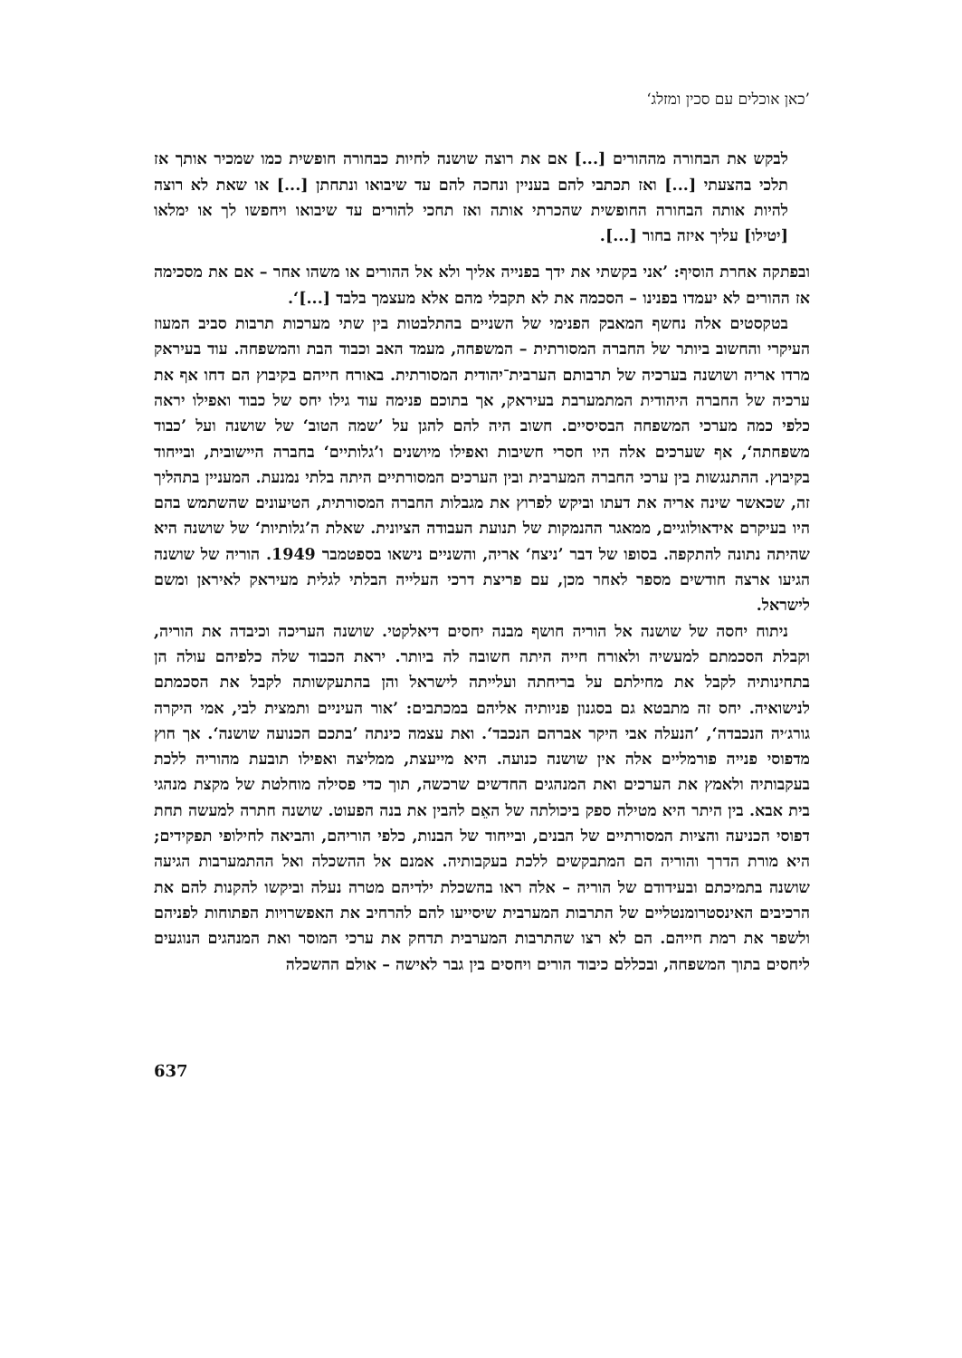’כאן אוכלים עם סכין ומזלג‘
לבקש את הבחורה מההורים [...] אם את רוצה שושנה לחיות כבחורה חופשית כמו שמכיר אותך אז תלכי בהצעתי [...] ואז תכתבי להם בעניין ונחכה להם עד שיבואו ונתחתן [...] או שאת לא רוצה להיות אותה הבחורה החופשית שהכרתי אותה ואז תחכי להורים עד שיבואו ויחפשו לך או ימלאו [יטילו] עליך איזה בחור [...].
ובפתקה אחרת הוסיף: ’אני בקשתי את ידך בפנייה אליך ולא אל ההורים או משהו אחר – אם את מסכימה אז ההורים לא יעמדו בפנינו – הסכמה את לא תקבלי מהם אלא מעצמך בלבד [...]‘.
בטקסטים אלה נחשף המאבק הפנימי של השניים בהתלבטות בין שתי מערכות תרבות סביב המעוז העיקרי והחשוב ביותר של החברה המסורתית – המשפחה, מעמד האב וכבוד הבת והמשפחה. עוד בעיראק מרדו אריה ושושנה בערכיה של תרבותם הערבית־יהודית המסורתית. באורח חייהם בקיבוץ הם דחו אף את ערכיה של החברה היהודית המתמערבת בעיראק, אך בתוכם פנימה עוד גילו יחס של כבוד ואפילו יראה כלפי כמה מערכי המשפחה הבסיסיים. חשוב היה להם להגן על ’שמה הטוב‘ של שושנה ועל ’כבוד משפחתה‘, אף שערכים אלה היו חסרי חשיבות ואפילו מיושנים ו’גלותיים‘ בחברה היישובית, ובייחוד בקיבוץ. ההתנגשות בין ערכי החברה המערבית ובין הערכים המסורתיים היתה בלתי נמנעת. המעניין בתהליך זה, שכאשר שינה אריה את דעתו וביקש לפרוץ את מגבלות החברה המסורתית, הטיעונים שהשתמש בהם היו בעיקרם אידאולוגיים, ממאגר ההנמקות של תנועת העבודה הציונית. שאלת ה’גלותיות‘ של שושנה היא שהיתה נתונה להתקפה. בסופו של דבר ’ניצח‘ אריה, והשניים נישאו בספטמבר 1949. הוריה של שושנה הגיעו ארצה חודשים מספר לאחר מכן, עם פריצת דרכי העלייה הבלתי לגלית מעיראק לאיראן ומשם לישראל.
ניתוח יחסה של שושנה אל הוריה חושף מבנה יחסים דיאלקטי. שושנה העריכה וכיבדה את הוריה, וקבלת הסכמתם למעשיה ולאורח חייה היתה חשובה לה ביותר. יראת הכבוד שלה כלפיהם עולה הן בתחינותיה לקבל את מחילתם על בריחתה ועלייתה לישראל והן בהתעקשותה לקבל את הסכמתם לנישואיה. יחס זה מתבטא גם בסגנון פניותיה אליהם במכתבים: ’אור העיניים ותמצית לבי, אמי היקרה גורג׳יה הנכבדה‘, ’הנעלה אבי היקר אברהם הנכבד‘. ואת עצמה כינתה ’בתכם הכנועה שושנה‘. אך חוץ מדפוסי פנייה פורמליים אלה אין שושנה כנועה. היא מייעצת, ממליצה ואפילו תובעת מהוריה ללכת בעקבותיה ולאמץ את הערכים ואת המנהגים החדשים שרכשה, תוך כדי פסילה מוחלטת של מקצת מנהגי בית אבא. בין היתר היא מטילה ספק ביכולתה של האֵם להבין את בנה הפעוט. שושנה חתרה למעשה תחת דפוסי הכניעה והציות המסורתיים של הבנים, ובייחוד של הבנות, כלפי הוריהם, והביאה לחילופי תפקידים; היא מורת הדרך והוריה הם המתבקשים ללכת בעקבותיה. אמנם אל ההשכלה ואל ההתמערבות הגיעה שושנה בתמיכתם ובעידודם של הוריה – אלה ראו בהשכלת ילדיהם מטרה נעלה וביקשו להקנות להם את הרכיבים האינסטרומנטליים של התרבות המערבית שיסייעו להם להרחיב את האפשרויות הפתוחות לפניהם ולשפר את רמת חייהם. הם לא רצו שהתרבות המערבית תדחק את ערכי המוסר ואת המנהגים הנוגעים ליחסים בתוך המשפחה, ובכללם כיבוד הורים ויחסים בין גבר לאישה – אולם ההשכלה
637